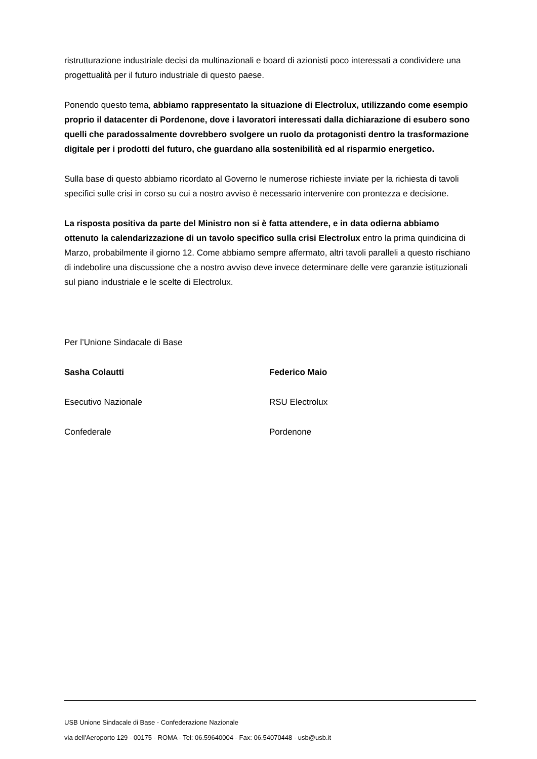ristrutturazione industriale decisi da multinazionali e board di azionisti poco interessati a condividere una progettualità per il futuro industriale di questo paese.
Ponendo questo tema, abbiamo rappresentato la situazione di Electrolux, utilizzando come esempio proprio il datacenter di Pordenone, dove i lavoratori interessati dalla dichiarazione di esubero sono quelli che paradossalmente dovrebbero svolgere un ruolo da protagonisti dentro la trasformazione digitale per i prodotti del futuro, che guardano alla sostenibilità ed al risparmio energetico.
Sulla base di questo abbiamo ricordato al Governo le numerose richieste inviate per la richiesta di tavoli specifici sulle crisi in corso su cui a nostro avviso è necessario intervenire con prontezza e decisione.
La risposta positiva da parte del Ministro non si è fatta attendere, e in data odierna abbiamo ottenuto la calendarizzazione di un tavolo specifico sulla crisi Electrolux entro la prima quindicina di Marzo, probabilmente il giorno 12. Come abbiamo sempre affermato, altri tavoli paralleli a questo rischiano di indebolire una discussione che a nostro avviso deve invece determinare delle vere garanzie istituzionali sul piano industriale e le scelte di Electrolux.
Per l’Unione Sindacale di Base
Sasha Colautti Federico Maio
Esecutivo Nazionale RSU Electrolux
Confederale Pordenone
USB Unione Sindacale di Base - Confederazione Nazionale
via dell'Aeroporto 129 - 00175 - ROMA - Tel: 06.59640004 - Fax: 06.54070448 - usb@usb.it